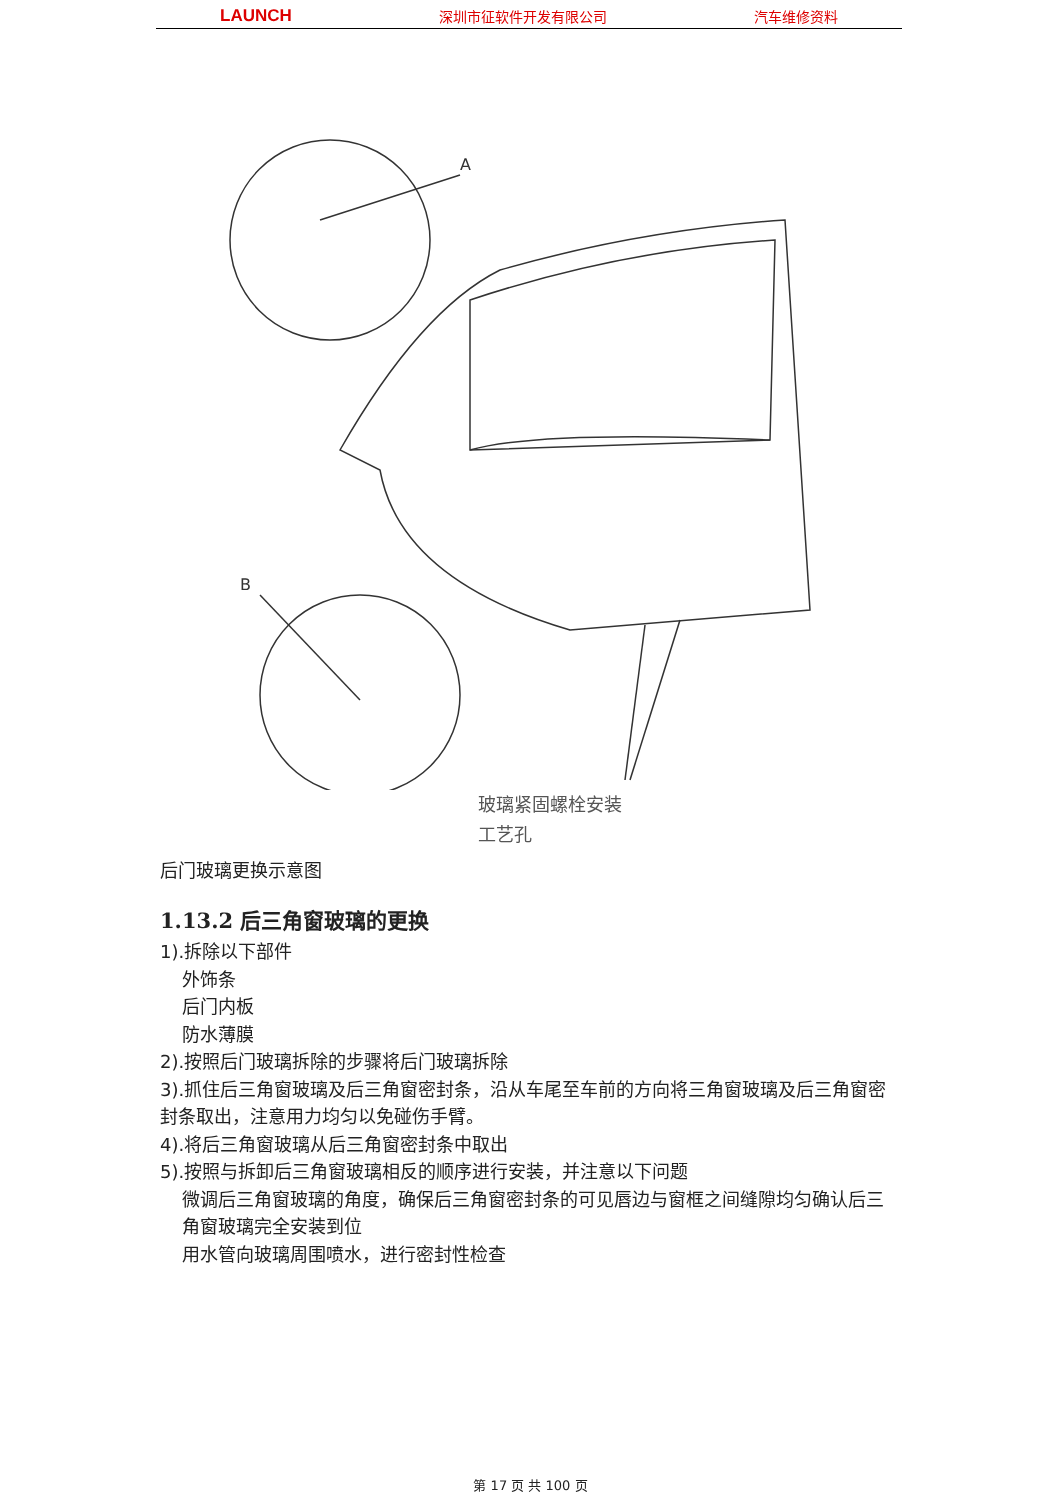LAUNCH 深圳市征软件开发有限公司 汽车维修资料
A
B
玻璃紧固螺栓安装
工艺孔
后门玻璃更换示意图
1.13.2 后三角窗玻璃的更换
1).拆除以下部件
外饰条
后门内板
防水薄膜
2).按照后门玻璃拆除的步骤将后门玻璃拆除
3).抓住后三角窗玻璃及后三角窗密封条，沿从车尾至车前的方向将三角窗玻璃及后三角窗密封条取出，注意用力均匀以免碰伤手臂。
4).将后三角窗玻璃从后三角窗密封条中取出
5).按照与拆卸后三角窗玻璃相反的顺序进行安装，并注意以下问题
微调后三角窗玻璃的角度，确保后三角窗密封条的可见唇边与窗框之间缝隙均匀确认后三角窗玻璃完全安装到位
用水管向玻璃周围喷水，进行密封性检查
第 17 页 共 100 页